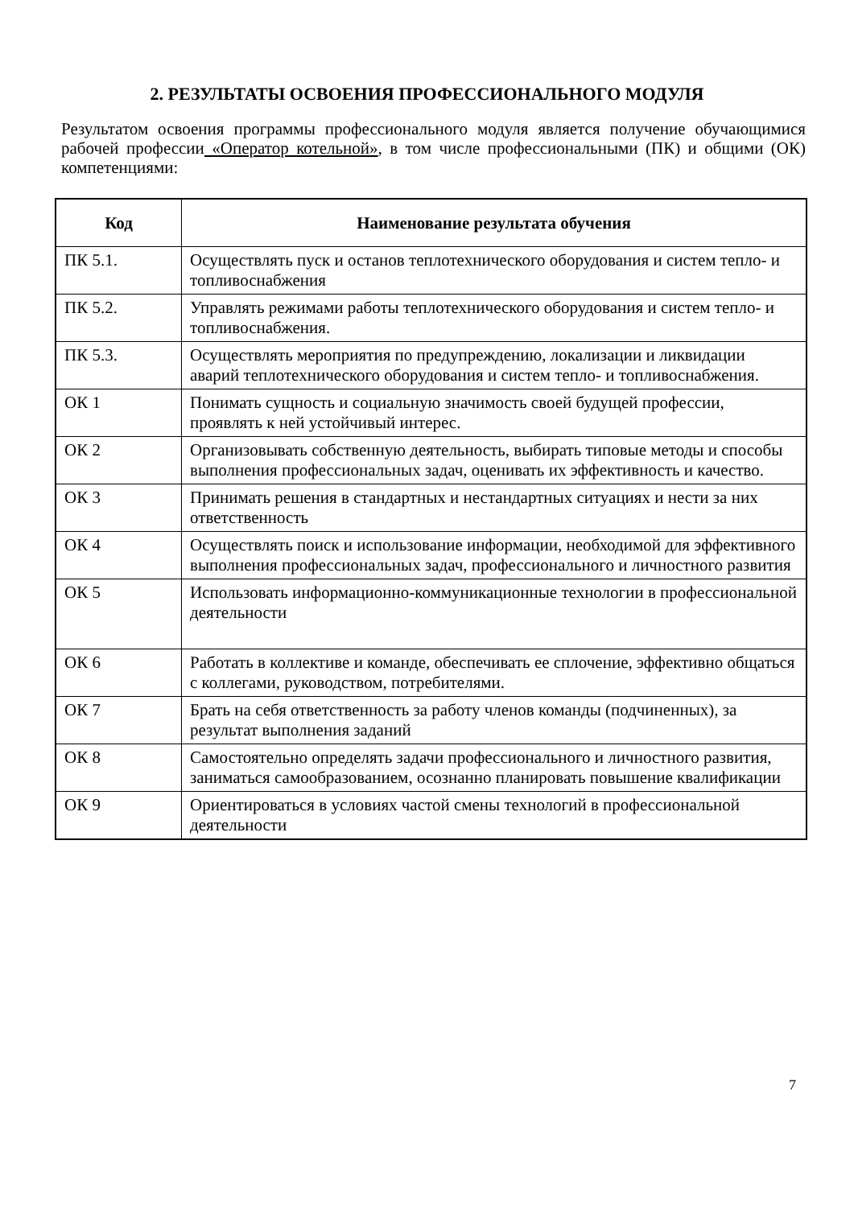2. РЕЗУЛЬТАТЫ ОСВОЕНИЯ ПРОФЕССИОНАЛЬНОГО МОДУЛЯ
Результатом освоения программы профессионального модуля является получение обучающимися рабочей профессии «Оператор котельной», в том числе профессиональными (ПК) и общими (ОК) компетенциями:
| Код | Наименование результата обучения |
| --- | --- |
| ПК 5.1. | Осуществлять пуск и останов теплотехнического оборудования и систем тепло- и топливоснабжения |
| ПК 5.2. | Управлять режимами работы теплотехнического оборудования и систем тепло- и топливоснабжения. |
| ПК 5.3. | Осуществлять мероприятия по предупреждению, локализации и ликвидации аварий теплотехнического оборудования и систем тепло- и топливоснабжения. |
| ОК 1 | Понимать сущность и социальную значимость своей будущей профессии, проявлять к ней устойчивый интерес. |
| ОК 2 | Организовывать собственную деятельность, выбирать типовые методы и способы выполнения профессиональных задач, оценивать их эффективность и качество. |
| ОК 3 | Принимать решения в стандартных и нестандартных ситуациях и нести за них ответственность |
| ОК 4 | Осуществлять поиск и использование информации, необходимой для эффективного выполнения профессиональных задач, профессионального и личностного развития |
| ОК 5 | Использовать информационно-коммуникационные технологии в профессиональной деятельности |
| ОК 6 | Работать в коллективе и команде, обеспечивать ее сплочение, эффективно общаться с коллегами, руководством, потребителями. |
| ОК 7 | Брать на себя ответственность за работу членов команды (подчиненных), за результат выполнения заданий |
| ОК 8 | Самостоятельно определять задачи профессионального и личностного развития, заниматься самообразованием, осознанно планировать повышение квалификации |
| ОК 9 | Ориентироваться в условиях частой смены технологий в профессиональной деятельности |
7